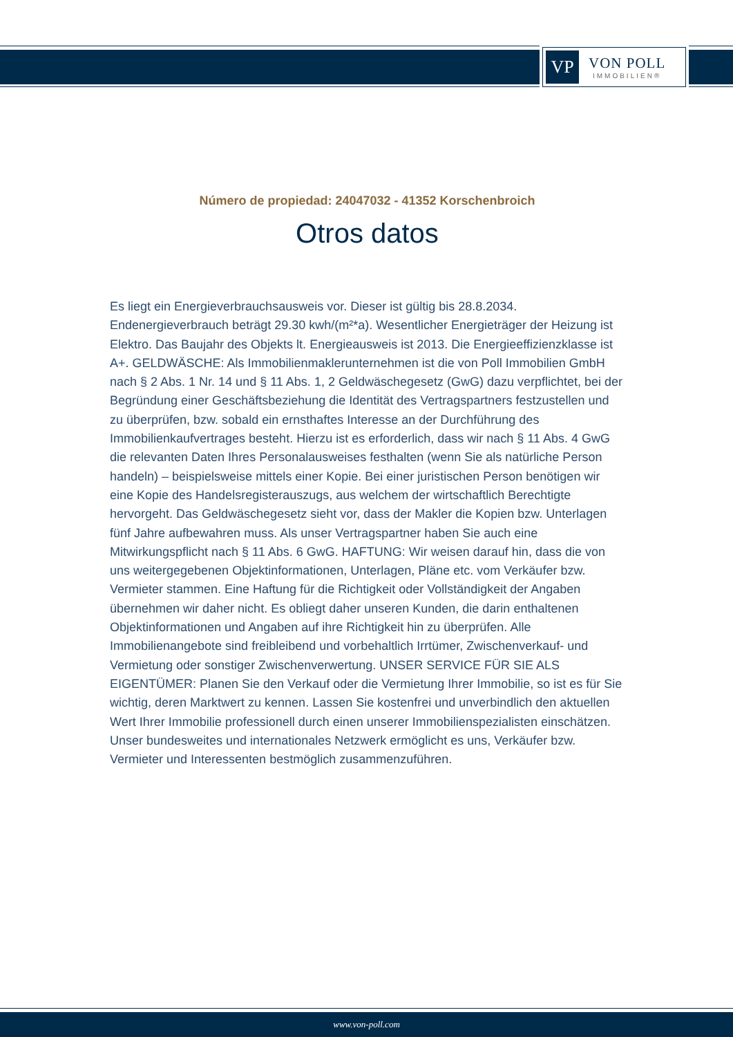VP
VON POLL
IMMOBILIEN®
Número de propiedad: 24047032 - 41352 Korschenbroich
Otros datos
Es liegt ein Energieverbrauchsausweis vor. Dieser ist gültig bis 28.8.2034. Endenergieverbrauch beträgt 29.30 kwh/(m²*a). Wesentlicher Energieträger der Heizung ist Elektro. Das Baujahr des Objekts lt. Energieausweis ist 2013. Die Energieeffizienzklasse ist A+. GELDWÄSCHE: Als Immobilienmaklerunternehmen ist die von Poll Immobilien GmbH nach § 2 Abs. 1 Nr. 14 und § 11 Abs. 1, 2 Geldwäschegesetz (GwG) dazu verpflichtet, bei der Begründung einer Geschäftsbeziehung die Identität des Vertragspartners festzustellen und zu überprüfen, bzw. sobald ein ernsthaftes Interesse an der Durchführung des Immobilienkaufvertrages besteht. Hierzu ist es erforderlich, dass wir nach § 11 Abs. 4 GwG die relevanten Daten Ihres Personalausweises festhalten (wenn Sie als natürliche Person handeln) – beispielsweise mittels einer Kopie. Bei einer juristischen Person benötigen wir eine Kopie des Handelsregisterauszugs, aus welchem der wirtschaftlich Berechtigte hervorgeht. Das Geldwäschegesetz sieht vor, dass der Makler die Kopien bzw. Unterlagen fünf Jahre aufbewahren muss. Als unser Vertragspartner haben Sie auch eine Mitwirkungspflicht nach § 11 Abs. 6 GwG. HAFTUNG: Wir weisen darauf hin, dass die von uns weitergegebenen Objektinformationen, Unterlagen, Pläne etc. vom Verkäufer bzw. Vermieter stammen. Eine Haftung für die Richtigkeit oder Vollständigkeit der Angaben übernehmen wir daher nicht. Es obliegt daher unseren Kunden, die darin enthaltenen Objektinformationen und Angaben auf ihre Richtigkeit hin zu überprüfen. Alle Immobilienangebote sind freibleibend und vorbehaltlich Irrtümer, Zwischenverkauf- und Vermietung oder sonstiger Zwischenverwertung. UNSER SERVICE FÜR SIE ALS EIGENTÜMER: Planen Sie den Verkauf oder die Vermietung Ihrer Immobilie, so ist es für Sie wichtig, deren Marktwert zu kennen. Lassen Sie kostenfrei und unverbindlich den aktuellen Wert Ihrer Immobilie professionell durch einen unserer Immobilienspezialisten einschätzen. Unser bundesweites und internationales Netzwerk ermöglicht es uns, Verkäufer bzw. Vermieter und Interessenten bestmöglich zusammenzuführen.
www.von-poll.com